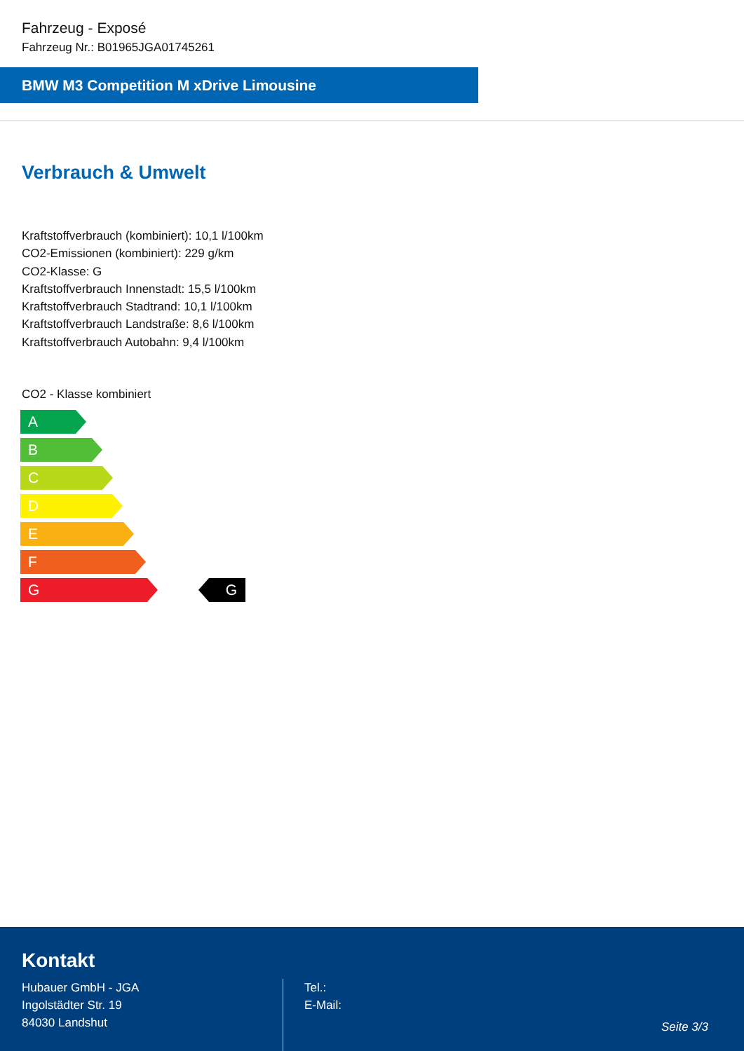Fahrzeug - Exposé
Fahrzeug Nr.: B01965JGA01745261
BMW M3 Competition M xDrive Limousine
Verbrauch & Umwelt
Kraftstoffverbrauch (kombiniert): 10,1 l/100km
CO2-Emissionen (kombiniert): 229 g/km
CO2-Klasse: G
Kraftstoffverbrauch Innenstadt: 15,5 l/100km
Kraftstoffverbrauch Stadtrand: 10,1 l/100km
Kraftstoffverbrauch Landstraße: 8,6 l/100km
Kraftstoffverbrauch Autobahn: 9,4 l/100km
CO2 - Klasse kombiniert
A
B
C
D
E
F
G G
Kontakt
Hubauer GmbH - JGA
Ingolstädter Str. 19
84030 Landshut
Tel.:
E-Mail:
Seite 3/3